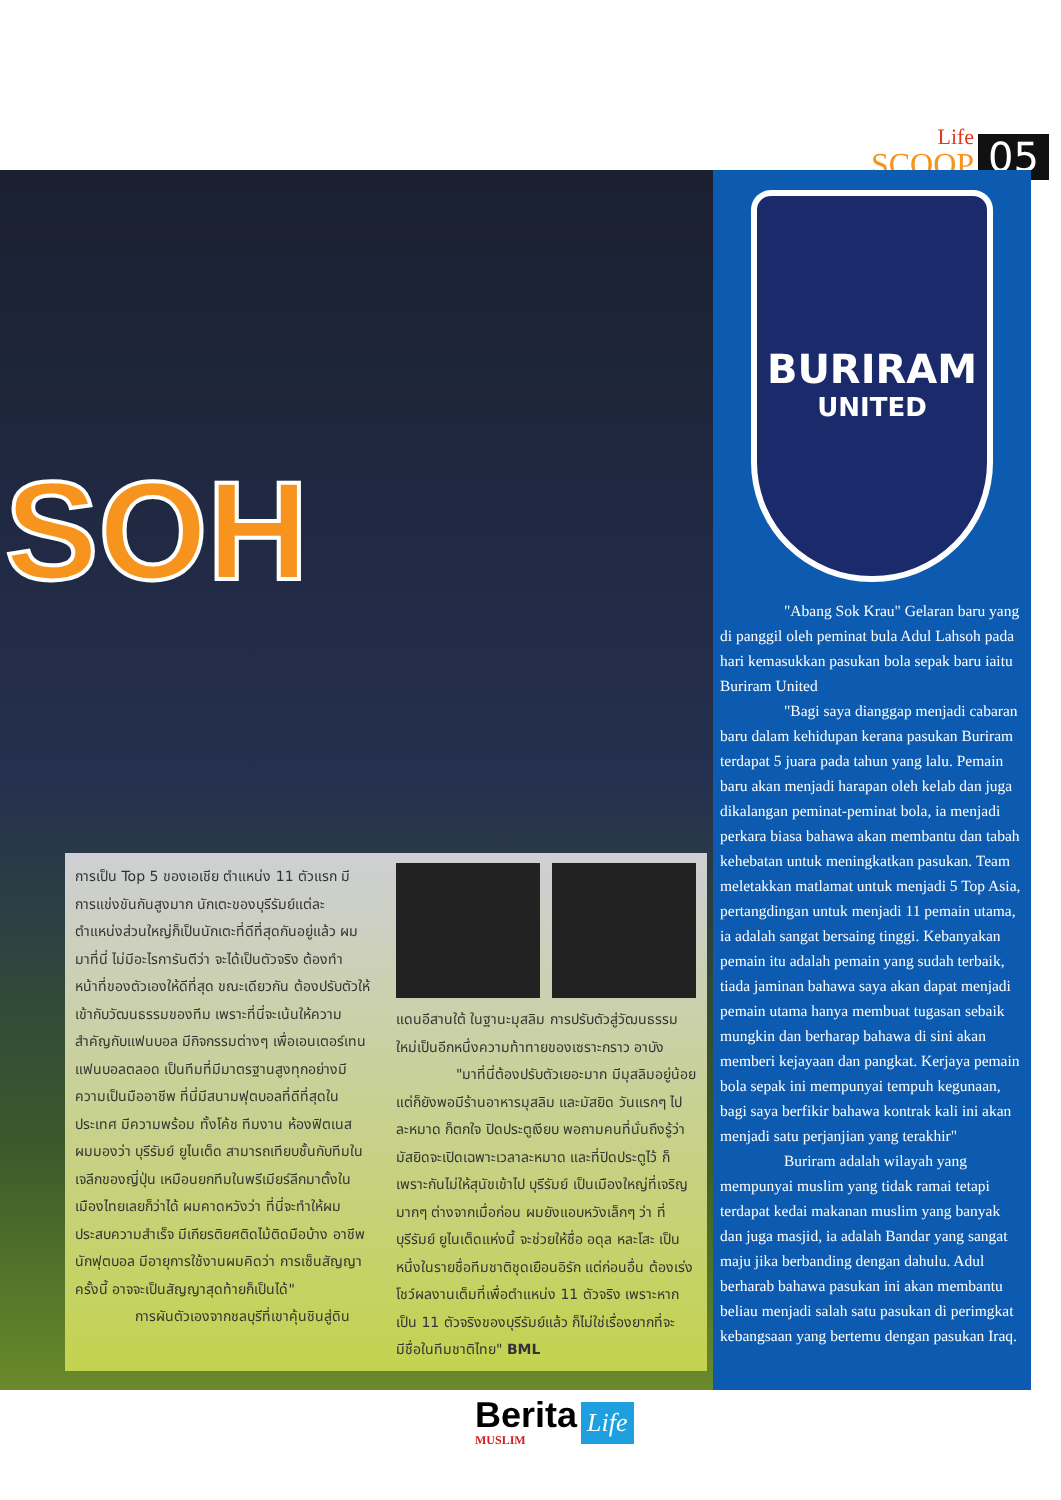Life
SCOOP
05
SOH
BURIRAM
UNITED
"Abang Sok Krau" Gelaran baru yang di panggil oleh peminat bula Adul Lahsoh pada hari kemasukkan pasukan bola sepak baru iaitu Buriram United
"Bagi saya dianggap menjadi cabaran baru dalam kehidupan kerana pasukan Buriram terdapat 5 juara pada tahun yang lalu. Pemain baru akan menjadi harapan oleh kelab dan juga dikalangan peminat-peminat bola, ia menjadi perkara biasa bahawa akan membantu dan tabah kehebatan untuk meningkatkan pasukan. Team meletakkan matlamat untuk menjadi 5 Top Asia, pertangdingan untuk menjadi 11 pemain utama, ia adalah sangat bersaing tinggi. Kebanyakan pemain itu adalah pemain yang sudah terbaik, tiada jaminan bahawa saya akan dapat menjadi pemain utama hanya membuat tugasan sebaik mungkin dan berharap bahawa di sini akan memberi kejayaan dan pangkat. Kerjaya pemain bola sepak ini mempunyai tempuh kegunaan, bagi saya berfikir bahawa kontrak kali ini akan menjadi satu perjanjian yang terakhir"
Buriram adalah wilayah yang mempunyai muslim yang tidak ramai tetapi terdapat kedai makanan muslim yang banyak dan juga masjid, ia adalah Bandar yang sangat maju jika berbanding dengan dahulu. Adul berharab bahawa pasukan ini akan membantu beliau menjadi salah satu pasukan di perimgkat kebangsaan yang bertemu dengan pasukan Iraq.
การเป็น Top 5 ของเอเชีย ตำแหน่ง 11 ตัวแรก มีการแข่งขันกันสูงมาก นักเตะของบุรีรัมย์แต่ละตำแหน่งส่วนใหญ่ก็เป็นนักเตะที่ดีที่สุดกันอยู่แล้ว ผมมาที่นี่ ไม่มีอะไรการันตีว่า จะได้เป็นตัวจริง ต้องทำหน้าที่ของตัวเองให้ดีที่สุด ขณะเดียวกัน ต้องปรับตัวให้เข้ากับวัฒนธรรมของทีม เพราะที่นี่จะเน้นให้ความสำคัญกับแฟนบอล มีกิจกรรมต่างๆ เพื่อเอนเตอร์เทนแฟนบอลตลอด เป็นทีมที่มีมาตรฐานสูงทุกอย่างมีความเป็นมืออาชีพ ที่นี่มีสนามฟุตบอลที่ดีที่สุดในประเทศ มีความพร้อม ทั้งโค้ช ทีมงาน ห้องฟิตเนส ผมมองว่า บุรีรัมย์ ยูไนเต็ด สามารถเทียบชั้นกับทีมในเจลีกของญี่ปุ่น เหมือนยกทีมในพรีเมียร์ลีกมาตั้งในเมืองไทยเลยก็ว่าได้ ผมคาดหวังว่า ที่นี่จะทำให้ผมประสบความสำเร็จ มีเกียรติยศติดไม้ติดมือบ้าง อาชีพนักฟุตบอล มีอายุการใช้งานผมคิดว่า การเซ็นสัญญาครั้งนี้ อาจจะเป็นสัญญาสุดท้ายก็เป็นได้"
การผันตัวเองจากชลบุรีที่เขาคุ้นชินสู่ดิน
แดนอีสานใต้ ในฐานะมุสลิม การปรับตัวสู่วัฒนธรรมใหม่เป็นอีกหนึ่งความท้าทายของเซราะกราว อาบัง
"มาที่นี่ต้องปรับตัวเยอะมาก มีมุสลิมอยู่น้อย แต่ก็ยังพอมีร้านอาหารมุสลิม และมัสยิด วันแรกๆ ไปละหมาด ก็ตกใจ ปิดประตูเงียบ พอถามคนที่นั่นถึงรู้ว่า มัสยิดจะเปิดเฉพาะเวลาละหมาด และที่ปิดประตูไว้ ก็เพราะกันไม่ให้สุนัขเข้าไป บุรีรัมย์ เป็นเมืองใหญ่ที่เจริญมากๆ ต่างจากเมื่อก่อน ผมยังแอบหวังเล็กๆ ว่า ที่บุรีรัมย์ ยูไนเต็ดแห่งนี้ จะช่วยให้ชื่อ อดุล หละโสะ เป็นหนึ่งในรายชื่อทีมชาติชุดเยือนอิรัก แต่ก่อนอื่น ต้องเร่งโชว์ผลงานเต็มที่เพื่อตำแหน่ง 11 ตัวจริง เพราะหากเป็น 11 ตัวจริงของบุรีรัมย์แล้ว ก็ไม่ใช่เรื่องยากที่จะมีชื่อในทีมชาติไทย" BML
Berita
MUSLIM
Life